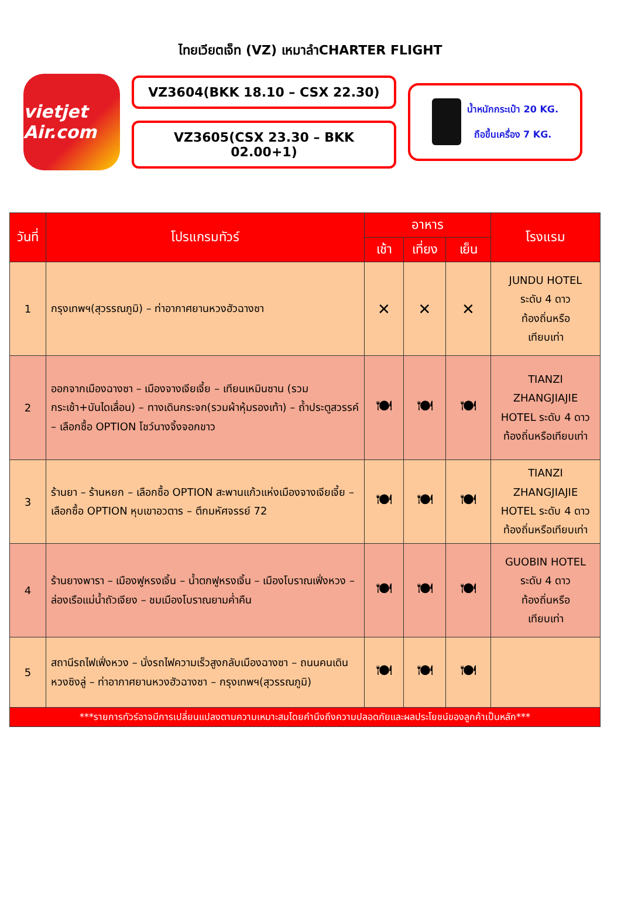ไทยเวียตเจ็ท (VZ) เหมาลำCHARTER FLIGHT
vietjet Air.com
VZ3604(BKK 18.10 – CSX 22.30)
VZ3605(CSX 23.30 – BKK 02.00+1)
น้ำหนักกระเป๋า 20 KG.
ถือขึ้นเครื่อง 7 KG.
| วันที่ | โปรแกรมทัวร์ | อาหาร | | | โรงแรม |
| --- | --- | --- | --- | --- | --- |
| | | เช้า | เที่ยง | เย็น | |
| 1 | กรุงเทพฯ(สุวรรณภูมิ) – ท่าอากาศยานหวงฮัวฉางซา | ✕ | ✕ | ✕ | JUNDU HOTEL ระดับ 4 ดาว ท้องถิ่นหรือ เทียบเท่า |
| 2 | ออกจากเมืองฉางซา – เมืองจางเจียเจี้ย – เทียนเหมินซาน (รวมกระเช้า+บันไดเลื่อน) – ทางเดินกระจก(รวมผ้าหุ้มรองเท้า) – ถ้ำประตูสวรรค์ – เลือกซื้อ OPTION โชว์นางจิ้งจอกขาว | 🍽 | 🍽 | 🍽 | TIANZI ZHANGJIAJIE HOTEL ระดับ 4 ดาว ท้องถิ่นหรือเทียบเท่า |
| 3 | ร้านยา – ร้านหยก – เลือกซื้อ OPTION สะพานแก้วแห่งเมืองจางเจียเจี้ย – เลือกซื้อ OPTION หุบเขาอวตาร – ตึกมหัศจรรย์ 72 | 🍽 | 🍽 | 🍽 | TIANZI ZHANGJIAJIE HOTEL ระดับ 4 ดาว ท้องถิ่นหรือเทียบเท่า |
| 4 | ร้านยางพารา – เมืองฟูหรงเจิ้น – น้ำตกฟูหรงเจิ้น – เมืองโบราณเฟิ่งหวง – ล่องเรือแม่น้ำถัวเจียง – ชมเมืองโบราณยามค่ำคืน | 🍽 | 🍽 | 🍽 | GUOBIN HOTEL ระดับ 4 ดาว ท้องถิ่นหรือ เทียบเท่า |
| 5 | สถานีรถไฟเฟิ่งหวง – นั่งรถไฟความเร็วสูงกลับเมืองฉางซา – ถนนคนเดินหวงซิงลู่ – ท่าอากาศยานหวงฮัวฉางซา – กรุงเทพฯ(สุวรรณภูมิ) | 🍽 | 🍽 | 🍽 | |
| ***รายการทัวร์อาจมีการเปลี่ยนแปลงตามความเหมาะสมโดยคำนึงถึงความปลอดภัยและผลประโยชน์ของลูกค้าเป็นหลัก*** | | | | | |